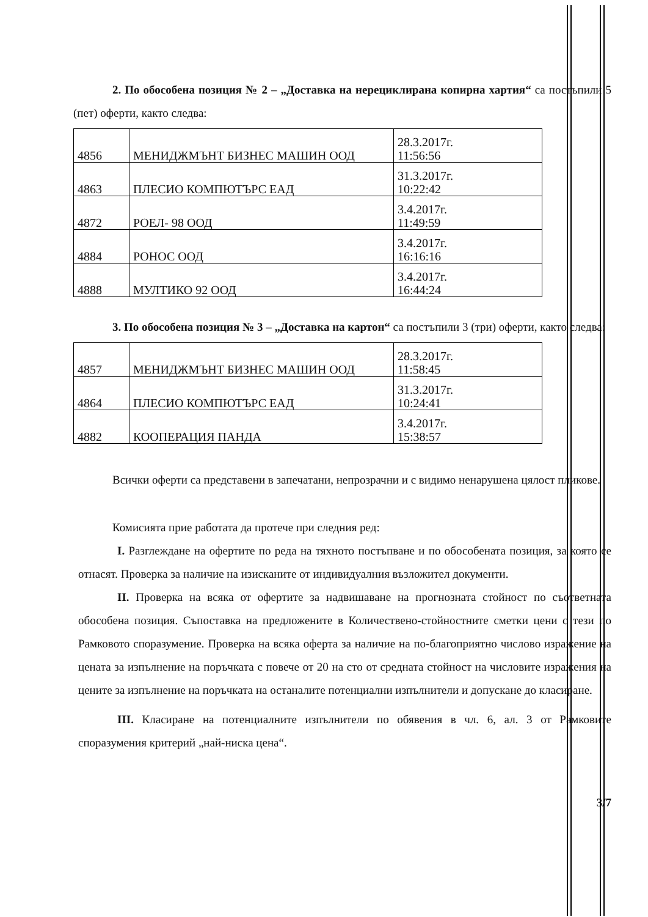2. По обособена позиция № 2 – „Доставка на нерециклирана копирна хартия“ са постъпили 5 (пет) оферти, както следва:
| 4856 | МЕНИДЖМЪНТ БИЗНЕС МАШИН ООД | 28.3.2017г. 11:56:56 |
| 4863 | ПЛЕСИО КОМПЮТЪРС ЕАД | 31.3.2017г. 10:22:42 |
| 4872 | РОЕЛ- 98 ООД | 3.4.2017г. 11:49:59 |
| 4884 | РОНОС ООД | 3.4.2017г. 16:16:16 |
| 4888 | МУЛТИКО 92 ООД | 3.4.2017г. 16:44:24 |
3. По обособена позиция № 3 – „Доставка на картон“ са постъпили 3 (три) оферти, както следва:
| 4857 | МЕНИДЖМЪНТ БИЗНЕС МАШИН ООД | 28.3.2017г. 11:58:45 |
| 4864 | ПЛЕСИО КОМПЮТЪРС ЕАД | 31.3.2017г. 10:24:41 |
| 4882 | КООПЕРАЦИЯ ПАНДА | 3.4.2017г. 15:38:57 |
Всички оферти са представени в запечатани, непрозрачни и с видимо ненарушена цялост пликове.
Комисията прие работата да протече при следния ред:
I. Разглеждане на офертите по реда на тяхното постъпване и по обособената позиция, за която се отнасят. Проверка за наличие на изисканите от индивидуалния възложител документи.
II. Проверка на всяка от офертите за надвишаване на прогнозната стойност по съответната обособена позиция. Съпоставка на предложените в Количествено-стойностните сметки цени с тези по Рамковото споразумение. Проверка на всяка оферта за наличие на по-благоприятно числово изражение на цената за изпълнение на поръчката с повече от 20 на сто от средната стойност на числовите изражения на цените за изпълнение на поръчката на останалите потенциални изпълнители и допускане до класиране.
III. Класиране на потенциалните изпълнители по обявения в чл. 6, ал. 3 от Рамковите споразумения критерий „най-ниска цена“.
3/7